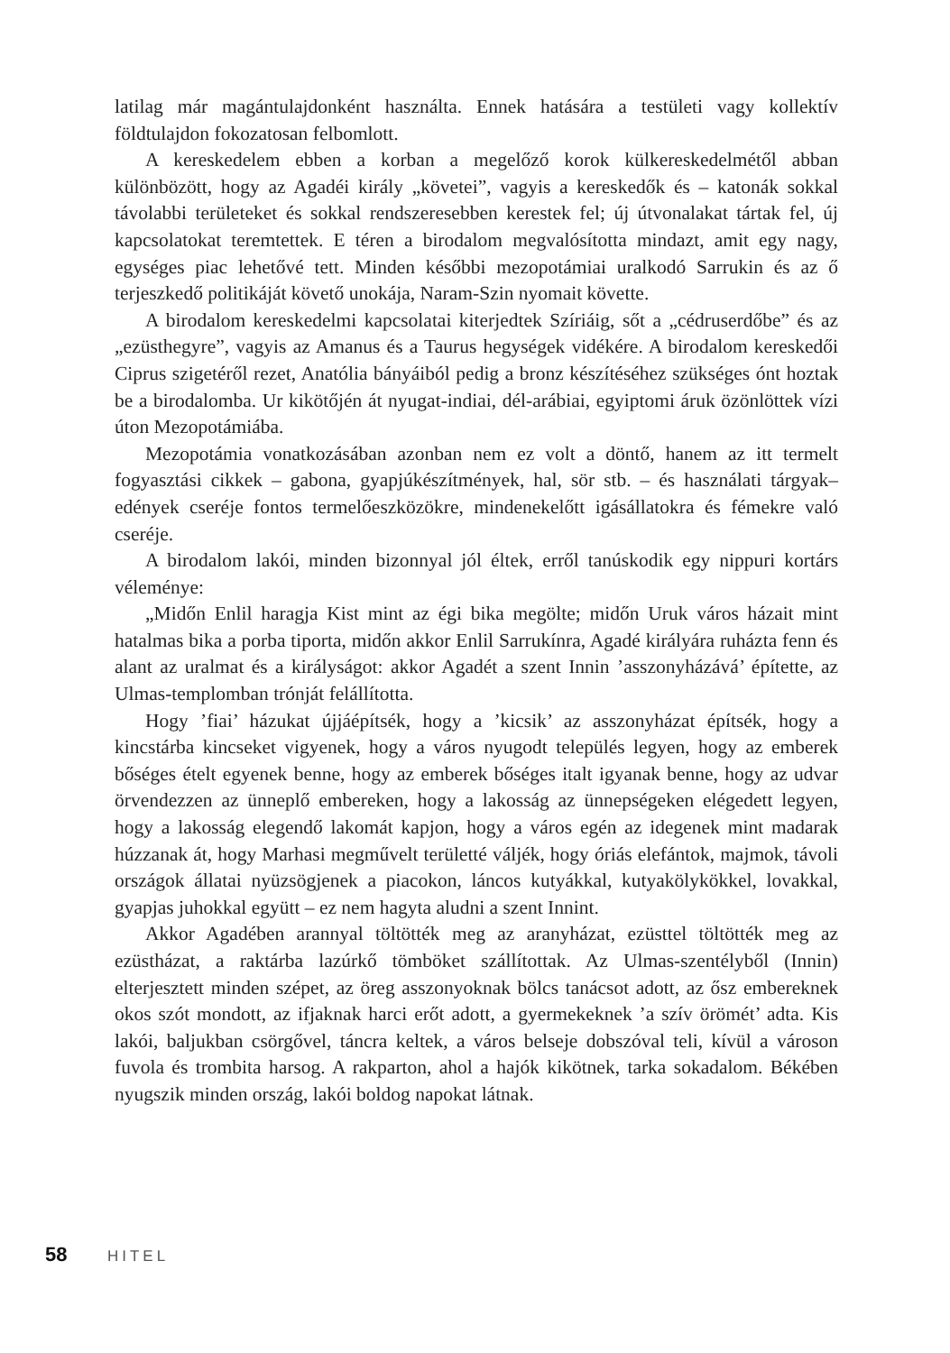latilag már magántulajdonként használta. Ennek hatására a testületi vagy kollektív földtulajdon fokozatosan felbomlott.
A kereskedelem ebben a korban a megelőző korok külkereskedelmétől abban különbözött, hogy az Agadéi király „követei”, vagyis a kereskedők és – katonák sokkal távolabbi területeket és sokkal rendszeresebben kerestek fel; új útvonalakat tártak fel, új kapcsolatokat teremtettek. E téren a birodalom megvalósította mindazt, amit egy nagy, egységes piac lehetővé tett. Minden későbbi mezopotámiai uralkodó Sarrukin és az ő terjeszkedő politikáját követő unokája, Naram-Szin nyomait követte.
A birodalom kereskedelmi kapcsolatai kiterjedtek Szíriáig, sőt a „cédruserdőbe” és az „ezüsthegyre”, vagyis az Amanus és a Taurus hegységek vidékére. A birodalom kereskedői Ciprus szigetéről rezet, Anatólia bányáiból pedig a bronz készítéséhez szükséges ónt hoztak be a birodalomba. Ur kikötőjén át nyugat-indiai, dél-arábiai, egyiptomi áruk özönlöttek vízi úton Mezopotámiába.
Mezopotámia vonatkozásában azonban nem ez volt a döntő, hanem az itt termelt fogyasztási cikkek – gabona, gyapjúkészítmények, hal, sör stb. – és használati tárgyak–edények cseréje fontos termelőeszközökre, mindenekelőtt igásállatokra és fémekre való cseréje.
A birodalom lakói, minden bizonnyal jól éltek, erről tanúskodik egy nippuri kortárs véleménye:
„Midőn Enlil haragja Kist mint az égi bika megölte; midőn Uruk város házait mint hatalmas bika a porba tiporta, midőn akkor Enlil Sarrukínra, Agadé királyára ruházta fenn és alant az uralmat és a királyságot: akkor Agadét a szent Innin ’asszonyházává’ építette, az Ulmas-templomban trónját felállította.
Hogy ’fiai’ házukat újjáépítsék, hogy a ’kicsik’ az asszonyházat építsék, hogy a kincstárba kincseket vigyenek, hogy a város nyugodt település legyen, hogy az emberek bőséges ételt egyenek benne, hogy az emberek bőséges italt igyanak benne, hogy az udvar örvendezzen az ünneplő embereken, hogy a lakosság az ünnepségeken elégedett legyen, hogy a lakosság elegendő lakomát kapjon, hogy a város egén az idegenek mint madarak húzzanak át, hogy Marhasi megművelt területté váljék, hogy óriás elefántok, majmok, távoli országok állatai nyüzsögjenek a piacokon, láncos kutyákkal, kutyakölykökkel, lovakkal, gyapjas juhokkal együtt – ez nem hagyta aludni a szent Innint.
Akkor Agadében arannyal töltötték meg az aranyházat, ezüsttel töltötték meg az ezüstházat, a raktárba lazúrkő tömböket szállítottak. Az Ulmas-szentélyből (Innin) elterjesztett minden szépet, az öreg asszonyoknak bölcs tanácsot adott, az ősz embereknek okos szót mondott, az ifjaknak harci erőt adott, a gyermekeknek ’a szív örömét’ adta. Kis lakói, baljukban csörgővel, táncra keltek, a város belseje dobszóval teli, kívül a városon fuvola és trombita harsog. A rakparton, ahol a hajók kikötnek, tarka sokadalom. Békében nyugszik minden ország, lakói boldog napokat látnak.
58 HITEL